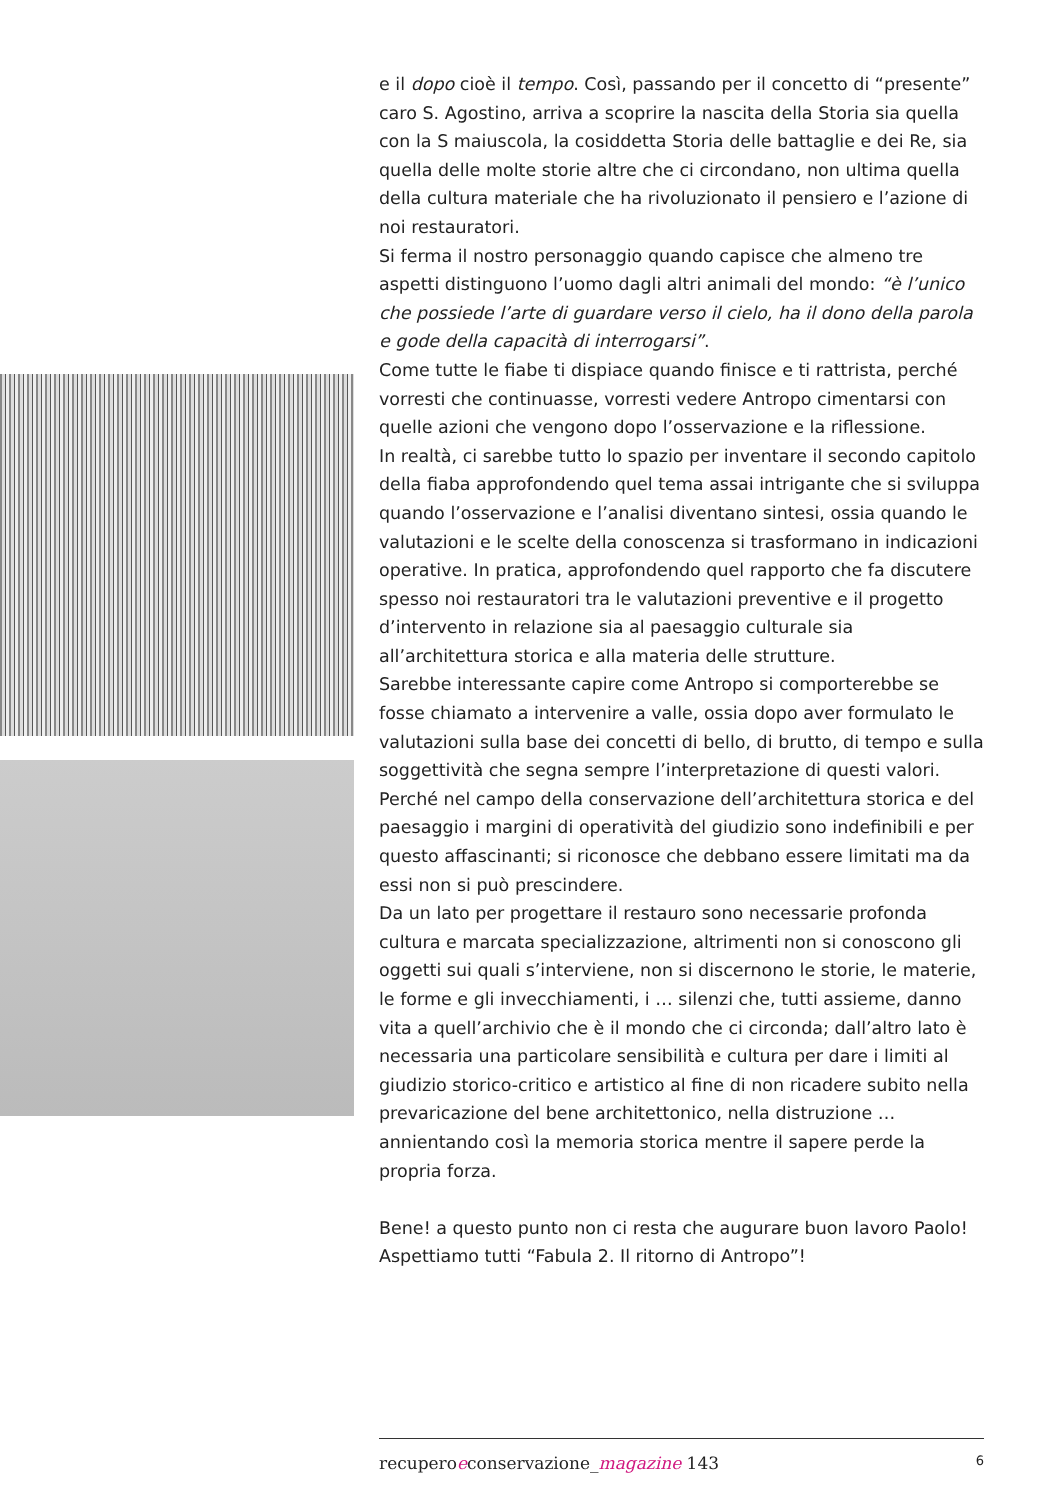e il dopo cioè il tempo. Così, passando per il concetto di “presente” caro S. Agostino, arriva a scoprire la nascita della Storia sia quella con la S maiuscola, la cosiddetta Storia delle battaglie e dei Re, sia quella delle molte storie altre che ci circondano, non ultima quella della cultura materiale che ha rivoluzionato il pensiero e l’azione di noi restauratori.
Si ferma il nostro personaggio quando capisce che almeno tre aspetti distinguono l’uomo dagli altri animali del mondo: “è l’unico che possiede l’arte di guardare verso il cielo, ha il dono della parola e gode della capacità di interrogarsi”.
Come tutte le fiabe ti dispiace quando finisce e ti rattrista, perché vorresti che continuasse, vorresti vedere Antropo cimentarsi con quelle azioni che vengono dopo l’osservazione e la riflessione.
In realtà, ci sarebbe tutto lo spazio per inventare il secondo capitolo della fiaba approfondendo quel tema assai intrigante che si sviluppa quando l’osservazione e l’analisi diventano sintesi, ossia quando le valutazioni e le scelte della conoscenza si trasformano in indicazioni operative. In pratica, approfondendo quel rapporto che fa discutere spesso noi restauratori tra le valutazioni preventive e il progetto d’intervento in relazione sia al paesaggio culturale sia all’architettura storica e alla materia delle strutture.
Sarebbe interessante capire come Antropo si comporterebbe se fosse chiamato a intervenire a valle, ossia dopo aver formulato le valutazioni sulla base dei concetti di bello, di brutto, di tempo e sulla soggettività che segna sempre l’interpretazione di questi valori.
Perché nel campo della conservazione dell’architettura storica e del paesaggio i margini di operatività del giudizio sono indefinibili e per questo affascinanti; si riconosce che debbano essere limitati ma da essi non si può prescindere.
Da un lato per progettare il restauro sono necessarie profonda cultura e marcata specializzazione, altrimenti non si conoscono gli oggetti sui quali s’interviene, non si discernono le storie, le materie, le forme e gli invecchiamenti, i … silenzi che, tutti assieme, danno vita a quell’archivio che è il mondo che ci circonda; dall’altro lato è necessaria una particolare sensibilità e cultura per dare i limiti al giudizio storico-critico e artistico al fine di non ricadere subito nella prevaricazione del bene architettonico, nella distruzione … annientando così la memoria storica mentre il sapere perde la propria forza.
Bene! a questo punto non ci resta che augurare buon lavoro Paolo!
Aspettiamo tutti “Fabula 2. Il ritorno di Antropo”!
recuperoeconservazione_magazine 143 6